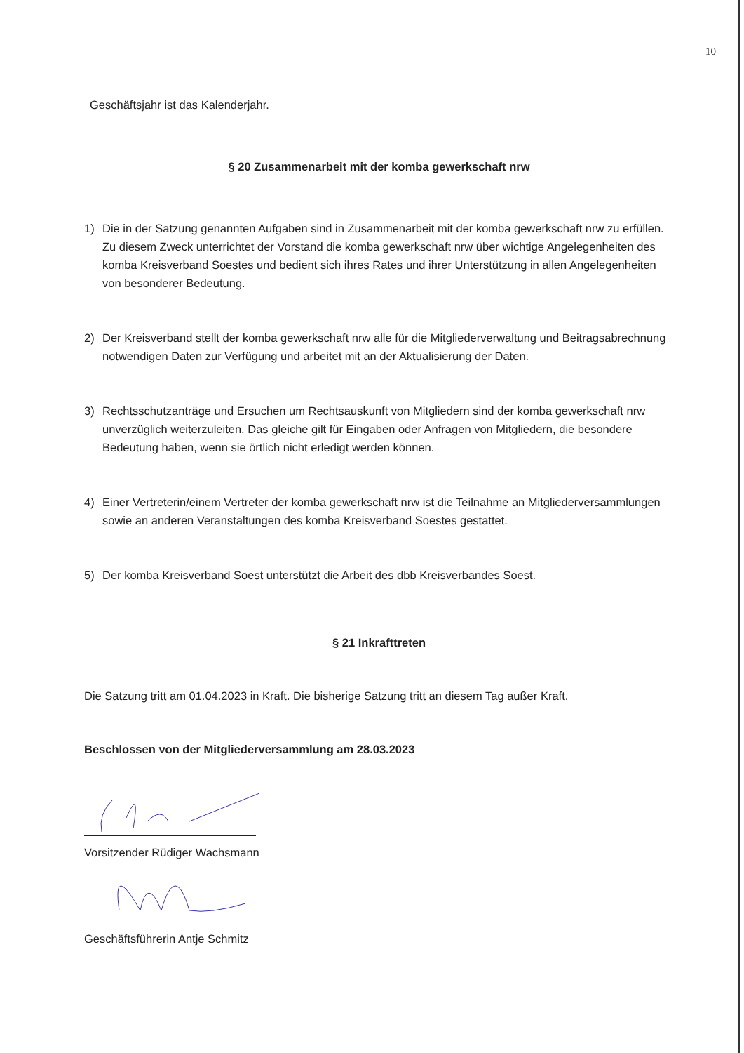10
Geschäftsjahr ist das Kalenderjahr.
§ 20 Zusammenarbeit mit der komba gewerkschaft nrw
1) Die in der Satzung genannten Aufgaben sind in Zusammenarbeit mit der komba gewerkschaft nrw zu erfüllen. Zu diesem Zweck unterrichtet der Vorstand die komba gewerkschaft nrw über wichtige Angelegenheiten des komba Kreisverband Soestes und bedient sich ihres Rates und ihrer Unterstützung in allen Angelegenheiten von besonderer Bedeutung.
2) Der Kreisverband stellt der komba gewerkschaft nrw alle für die Mitgliederverwaltung und Beitragsabrechnung notwendigen Daten zur Verfügung und arbeitet mit an der Aktualisierung der Daten.
3) Rechtsschutzanträge und Ersuchen um Rechtsauskunft von Mitgliedern sind der komba gewerkschaft nrw unverzüglich weiterzuleiten. Das gleiche gilt für Eingaben oder Anfragen von Mitgliedern, die besondere Bedeutung haben, wenn sie örtlich nicht erledigt werden können.
4) Einer Vertreterin/einem Vertreter der komba gewerkschaft nrw ist die Teilnahme an Mitgliederversammlungen sowie an anderen Veranstaltungen des komba Kreisverband Soestes gestattet.
5) Der komba Kreisverband Soest unterstützt die Arbeit des dbb Kreisverbandes Soest.
§ 21 Inkrafttreten
Die Satzung tritt am 01.04.2023 in Kraft. Die bisherige Satzung tritt an diesem Tag außer Kraft.
Beschlossen von der Mitgliederversammlung am 28.03.2023
Vorsitzender Rüdiger Wachsmann
Geschäftsführerin Antje Schmitz